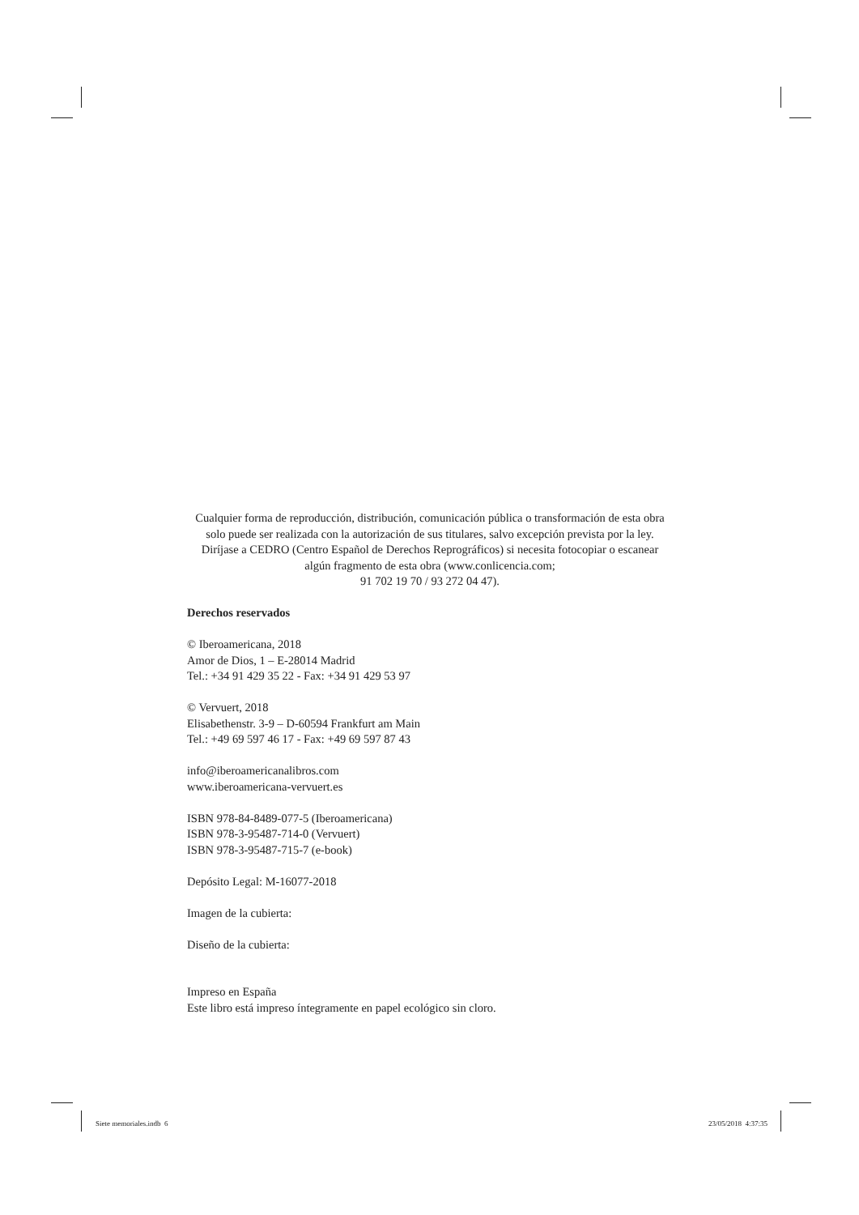Cualquier forma de reproducción, distribución, comunicación pública o transformación de esta obra solo puede ser realizada con la autorización de sus titulares, salvo excepción prevista por la ley. Diríjase a CEDRO (Centro Español de Derechos Reprográficos) si necesita fotocopiar o escanear algún fragmento de esta obra (www.conlicencia.com;
91 702 19 70 / 93 272 04 47).
Derechos reservados
© Iberoamericana, 2018
Amor de Dios, 1 – E-28014 Madrid
Tel.: +34 91 429 35 22 - Fax: +34 91 429 53 97
© Vervuert, 2018
Elisabethenstr. 3-9 – D-60594 Frankfurt am Main
Tel.: +49 69 597 46 17 - Fax: +49 69 597 87 43
info@iberoamericanalibros.com
www.iberoamericana-vervuert.es
ISBN 978-84-8489-077-5 (Iberoamericana)
ISBN 978-3-95487-714-0 (Vervuert)
ISBN 978-3-95487-715-7 (e-book)
Depósito Legal: M-16077-2018
Imagen de la cubierta:
Diseño de la cubierta:
Impreso en España
Este libro está impreso íntegramente en papel ecológico sin cloro.
Siete memoriales.indb 6 23/05/2018 4:37:35